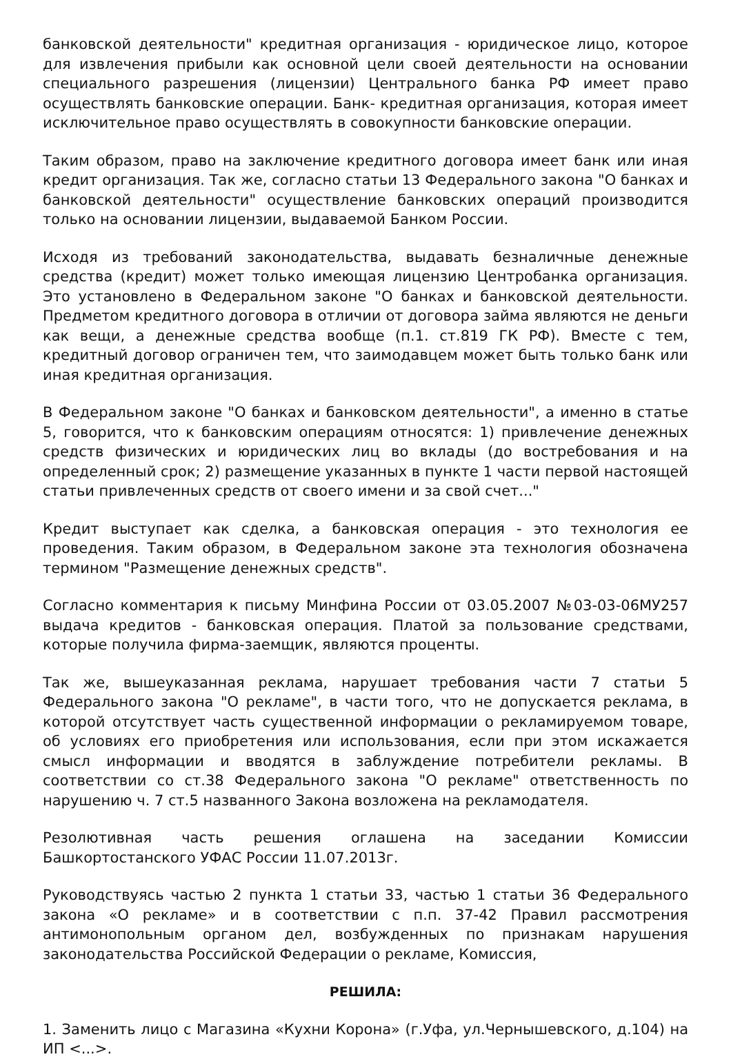банковской деятельности" кредитная организация - юридическое лицо, которое для извлечения прибыли как основной цели своей деятельности на основании специального разрешения (лицензии) Центрального банка РФ имеет право осуществлять банковские операции. Банк- кредитная организация, которая имеет исключительное право осуществлять в совокупности банковские операции.
Таким образом, право на заключение кредитного договора имеет банк или иная кредит организация. Так же, согласно статьи 13 Федерального закона "О банках и банковской деятельности" осуществление банковских операций производится только на основании лицензии, выдаваемой Банком России.
Исходя из требований законодательства, выдавать безналичные денежные средства (кредит) может только имеющая лицензию Центробанка организация. Это установлено в Федеральном законе "О банках и банковской деятельности. Предметом кредитного договора в отличии от договора займа являются не деньги как вещи, а денежные средства вообще (п.1. ст.819 ГК РФ). Вместе с тем, кредитный договор ограничен тем, что заимодавцем может быть только банк или иная кредитная организация.
В Федеральном законе "О банках и банковском деятельности", а именно в статье 5, говорится, что к банковским операциям относятся: 1) привлечение денежных средств физических и юридических лиц во вклады (до востребования и на определенный срок; 2) размещение указанных в пункте 1 части первой настоящей статьи привлеченных средств от своего имени и за свой счет..."
Кредит выступает как сделка, а банковская операция - это технология ее проведения. Таким образом, в Федеральном законе эта технология обозначена термином "Размещение денежных средств".
Согласно комментария к письму Минфина России от 03.05.2007 №03-03-06МУ257 выдача кредитов - банковская операция. Платой за пользование средствами, которые получила фирма-заемщик, являются проценты.
Так же, вышеуказанная реклама, нарушает требования части 7 статьи 5 Федерального закона "О рекламе", в части того, что не допускается реклама, в которой отсутствует часть существенной информации о рекламируемом товаре, об условиях его приобретения или использования, если при этом искажается смысл информации и вводятся в заблуждение потребители рекламы. В соответствии со ст.38 Федерального закона "О рекламе" ответственность по нарушению ч. 7 ст.5 названного Закона возложена на рекламодателя.
Резолютивная часть решения оглашена на заседании Комиссии Башкортостанского УФАС России 11.07.2013г.
Руководствуясь частью 2 пункта 1 статьи 33, частью 1 статьи 36 Федерального закона «О рекламе» и в соответствии с п.п. 37-42 Правил рассмотрения антимонопольным органом дел, возбужденных по признакам нарушения законодательства Российской Федерации о рекламе, Комиссия,
РЕШИЛА:
1. Заменить лицо с Магазина «Кухни Корона» (г.Уфа, ул.Чернышевского, д.104) на ИП <...>.